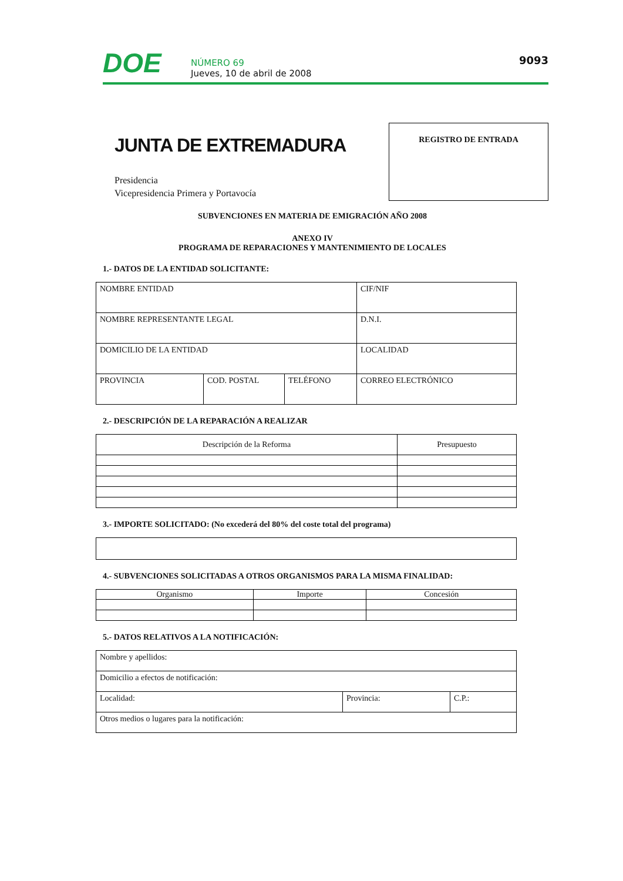DOE
NÚMERO 69
Jueves, 10 de abril de 2008
9093
JUNTA DE EXTREMADURA
Presidencia
Vicepresidencia Primera y Portavocía
REGISTRO DE ENTRADA
SUBVENCIONES EN MATERIA DE EMIGRACIÓN AÑO 2008
ANEXO IV
PROGRAMA DE REPARACIONES Y MANTENIMIENTO DE LOCALES
1.- DATOS DE LA ENTIDAD SOLICITANTE:
| NOMBRE ENTIDAD | | | CIF/NIF |
| NOMBRE REPRESENTANTE LEGAL | | | D.N.I. |
| DOMICILIO DE LA ENTIDAD | | | LOCALIDAD |
| PROVINCIA | COD. POSTAL | TELÉFONO | CORREO ELECTRÓNICO |
2.- DESCRIPCIÓN DE LA REPARACIÓN A REALIZAR
| Descripción de la Reforma | Presupuesto |
| --- | --- |
3.- IMPORTE SOLICITADO: (No excederá del 80% del coste total del programa)
4.- SUBVENCIONES SOLICITADAS A OTROS ORGANISMOS PARA LA MISMA FINALIDAD:
| Organismo | Importe | Concesión |
| --- | --- | --- |
5.- DATOS RELATIVOS A LA NOTIFICACIÓN:
| Nombre y apellidos: | | |
| Domicilio a efectos de notificación: | | |
| Localidad: | Provincia: | C.P.: |
| Otros medios o lugares para la notificación: | | |